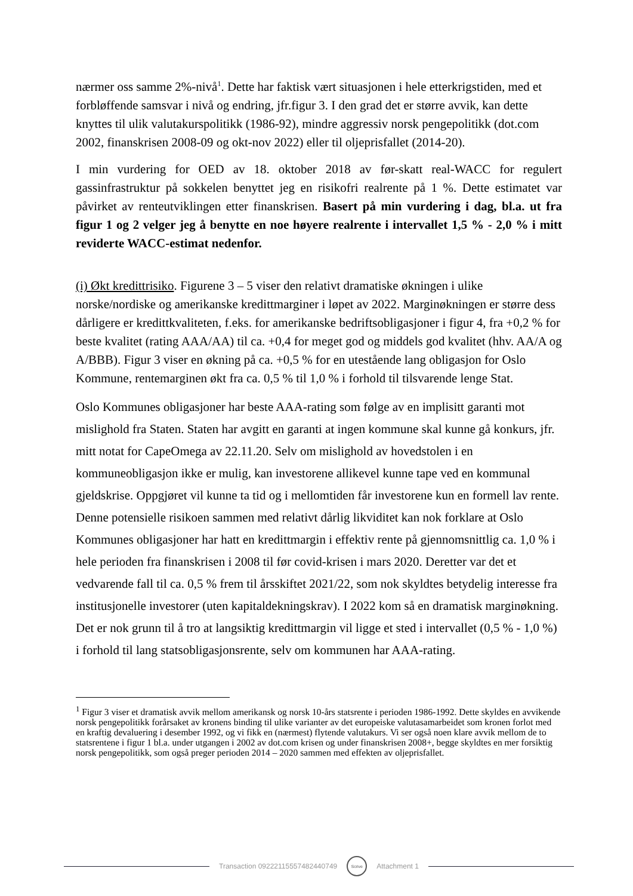nærmer oss samme 2%-nivå<sup>1</sup>. Dette har faktisk vært situasjonen i hele etterkrigstiden, med et forbløffende samsvar i nivå og endring, jfr.figur 3. I den grad det er større avvik, kan dette knyttes til ulik valutakurspolitikk (1986-92), mindre aggressiv norsk pengepolitikk (dot.com 2002, finanskrisen 2008-09 og okt-nov 2022) eller til oljeprisfallet (2014-20).
I min vurdering for OED av 18. oktober 2018 av før-skatt real-WACC for regulert gassinfrastruktur på sokkelen benyttet jeg en risikofri realrente på 1 %. Dette estimatet var påvirket av renteutviklingen etter finanskrisen. Basert på min vurdering i dag, bl.a. ut fra figur 1 og 2 velger jeg å benytte en noe høyere realrente i intervallet 1,5 % - 2,0 % i mitt reviderte WACC-estimat nedenfor.
(i) Økt kredittrisiko. Figurene 3 – 5 viser den relativt dramatiske økningen i ulike norske/nordiske og amerikanske kredittmarginer i løpet av 2022. Marginøkningen er større dess dårligere er kredittkvaliteten, f.eks. for amerikanske bedriftsobligasjoner i figur 4, fra +0,2 % for beste kvalitet (rating AAA/AA) til ca. +0,4 for meget god og middels god kvalitet (hhv. AA/A og A/BBB). Figur 3 viser en økning på ca. +0,5 % for en utestående lang obligasjon for Oslo Kommune, rentemarginen økt fra ca. 0,5 % til 1,0 % i forhold til tilsvarende lenge Stat.
Oslo Kommunes obligasjoner har beste AAA-rating som følge av en implisitt garanti mot mislighold fra Staten. Staten har avgitt en garanti at ingen kommune skal kunne gå konkurs, jfr. mitt notat for CapeOmega av 22.11.20. Selv om mislighold av hovedstolen i en kommuneobligasjon ikke er mulig, kan investorene allikevel kunne tape ved en kommunal gjeldskrise. Oppgjøret vil kunne ta tid og i mellomtiden får investorene kun en formell lav rente. Denne potensielle risikoen sammen med relativt dårlig likviditet kan nok forklare at Oslo Kommunes obligasjoner har hatt en kredittmargin i effektiv rente på gjennomsnittlig ca. 1,0 % i hele perioden fra finanskrisen i 2008 til før covid-krisen i mars 2020. Deretter var det et vedvarende fall til ca. 0,5 % frem til årsskiftet 2021/22, som nok skyldtes betydelig interesse fra institusjonelle investorer (uten kapitaldekningskrav). I 2022 kom så en dramatisk marginøkning. Det er nok grunn til å tro at langsiktig kredittmargin vil ligge et sted i intervallet (0,5 % - 1,0 %) i forhold til lang statsobligasjonsrente, selv om kommunen har AAA-rating.
<sup>1</sup> Figur 3 viser et dramatisk avvik mellom amerikansk og norsk 10-års statsrente i perioden 1986-1992. Dette skyldes en avvikende norsk pengepolitikk forårsaket av kronens binding til ulike varianter av det europeiske valutasamarbeidet som kronen forlot med en kraftig devaluering i desember 1992, og vi fikk en (nærmest) flytende valutakurs. Vi ser også noen klare avvik mellom de to statsrentene i figur 1 bl.a. under utgangen i 2002 av dot.com krisen og under finanskrisen 2008+, begge skyldtes en mer forsiktig norsk pengepolitikk, som også preger perioden 2014 – 2020 sammen med effekten av oljeprisfallet.
Transaction 09222115557482440749
Scrive
Attachment 1